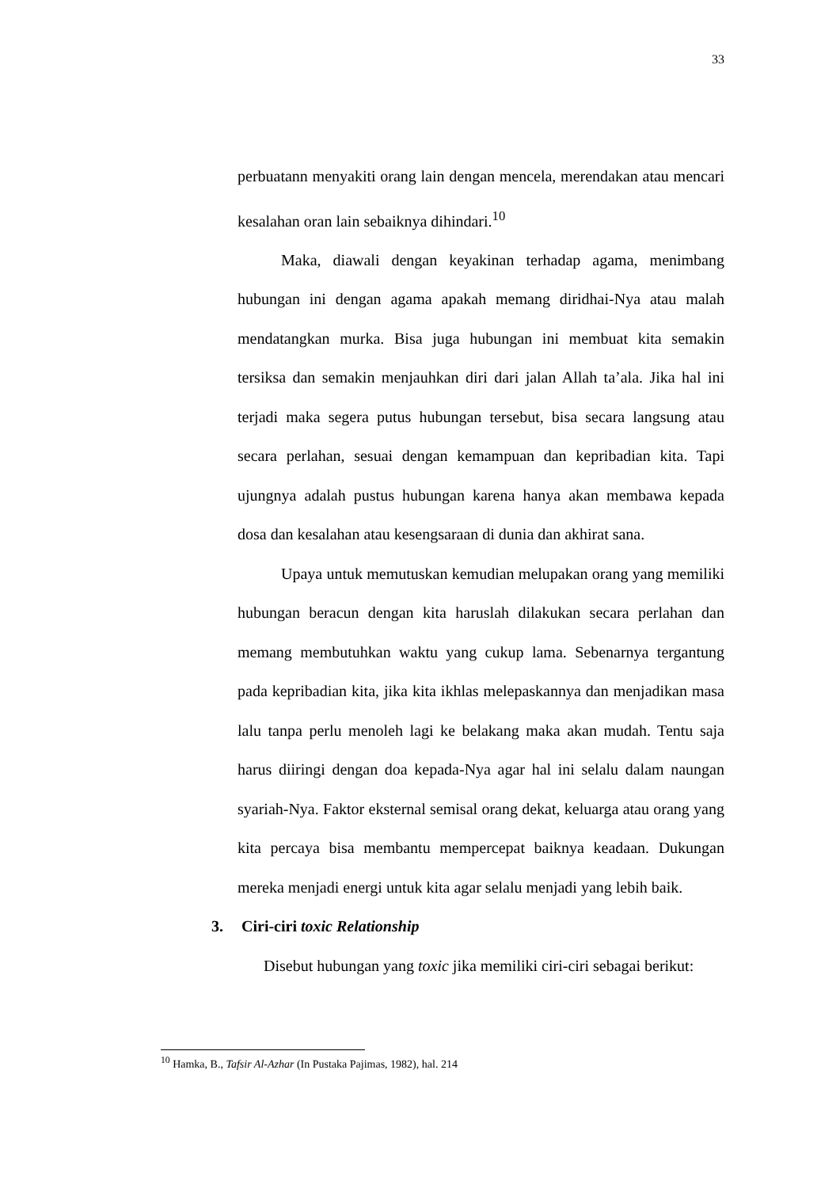33
perbuatann menyakiti orang lain dengan mencela, merendakan atau mencari kesalahan oran lain sebaiknya dihindari.<sup>10</sup>
Maka, diawali dengan keyakinan terhadap agama, menimbang hubungan ini dengan agama apakah memang diridhai-Nya atau malah mendatangkan murka. Bisa juga hubungan ini membuat kita semakin tersiksa dan semakin menjauhkan diri dari jalan Allah ta’ala. Jika hal ini terjadi maka segera putus hubungan tersebut, bisa secara langsung atau secara perlahan, sesuai dengan kemampuan dan kepribadian kita. Tapi ujungnya adalah pustus hubungan karena hanya akan membawa kepada dosa dan kesalahan atau kesengsaraan di dunia dan akhirat sana.
Upaya untuk memutuskan kemudian melupakan orang yang memiliki hubungan beracun dengan kita haruslah dilakukan secara perlahan dan memang membutuhkan waktu yang cukup lama. Sebenarnya tergantung pada kepribadian kita, jika kita ikhlas melepaskannya dan menjadikan masa lalu tanpa perlu menoleh lagi ke belakang maka akan mudah. Tentu saja harus diiringi dengan doa kepada-Nya agar hal ini selalu dalam naungan syariah-Nya. Faktor eksternal semisal orang dekat, keluarga atau orang yang kita percaya bisa membantu mempercepat baiknya keadaan. Dukungan mereka menjadi energi untuk kita agar selalu menjadi yang lebih baik.
3. Ciri-ciri toxic Relationship
Disebut hubungan yang toxic jika memiliki ciri-ciri sebagai berikut:
<sup>10</sup> Hamka, B., Tafsir Al-Azhar (In Pustaka Pajimas, 1982), hal. 214